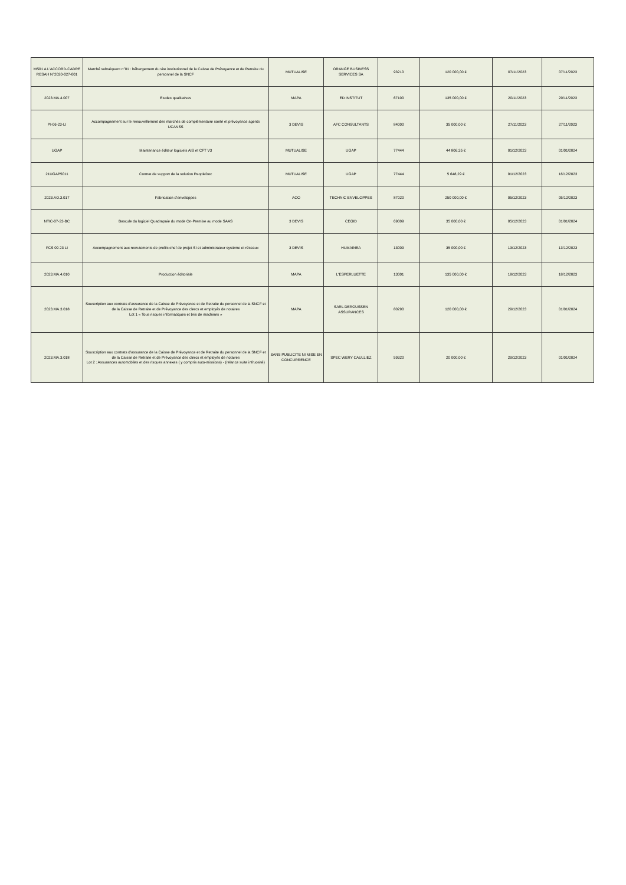| MS01 A L'ACCORD-CADRE RESAH N°2020-027-001 | Marché subséquent n°01 : hébergement du site institutionnel de la Caisse de Prévoyance et de Retraite du personnel de la SNCF | MUTUALISE | ORANGE BUSINESS SERVICES SA | 93210 | 120 000,00 € | 07/11/2023 | 07/11/2023 |
| 2023.MA.4.007 | Etudes qualitatives | MAPA | ED INSTITUT | 67100 | 135 000,00 € | 20/11/2023 | 20/11/2023 |
| PI-06-23-LI | Accompagnement sur le renouvellement des marchés de complémentaire santé et prévoyance agents UCANSS | 3 DEVIS | AFC CONSULTANTS | 84000 | 35 000,00 € | 27/11/2023 | 27/11/2023 |
| UGAP | Maintenance éditeur logiciels AIS et CFT V3 | MUTUALISE | UGAP | 77444 | 44 806,35 € | 01/12/2023 | 01/01/2024 |
| 21UGAP5011 | Contrat de support de la solution PeopleDoc | MUTUALISE | UGAP | 77444 | 5 648,29 € | 01/12/2023 | 16/12/2023 |
| 2023.AO.3.017 | Fabrication d’enveloppes | AOO | TECHNIC ENVELOPPES | 87020 | 250 000,00 € | 05/12/2023 | 05/12/2023 |
| NTIC-07-23-BC | Bascule du logiciel Quadrapaie du mode On-Premise au mode SAAS | 3 DEVIS | CEGID | 69009 | 35 000,00 € | 05/12/2023 | 01/01/2024 |
| FCS 09 23 LI | Accompagnement aux recrutements de profils chef de projet SI et administrateur système et réseaux | 3 DEVIS | HUMAINEA | 13009 | 35 000,00 € | 13/12/2023 | 13/12/2023 |
| 2023.MA.4.010 | Production éditoriale | MAPA | L'ESPERLUETTE | 13001 | 135 000,00 € | 18/12/2023 | 18/12/2023 |
| 2023.MA.3.018 | Souscription aux contrats d’assurance de la Caisse de Prévoyance et de Retraite du personnel de la SNCF et de la Caisse de Retraite et de Prévoyance des clercs et employés de notaires Lot 1 « Tous risques informatiques et bris de machines » | MAPA | SARL DEROUSSEN ASSURANCES | 80290 | 120 000,00 € | 29/12/2023 | 01/01/2024 |
| 2023.MA.3.018 | Souscription aux contrats d’assurance de la Caisse de Prévoyance et de Retraite du personnel de la SNCF et de la Caisse de Retraite et de Prévoyance des clercs et employés de notaires Lot 2 : Assurances automobiles et des risques annexes ( y compris auto-missions) - (relance suite infruosité) | SANS PUBLICITE NI MISE EN CONCURRENCE | SPEC WERY CAULLIEZ | 59320 | 20 000,00 € | 29/12/2023 | 01/01/2024 |